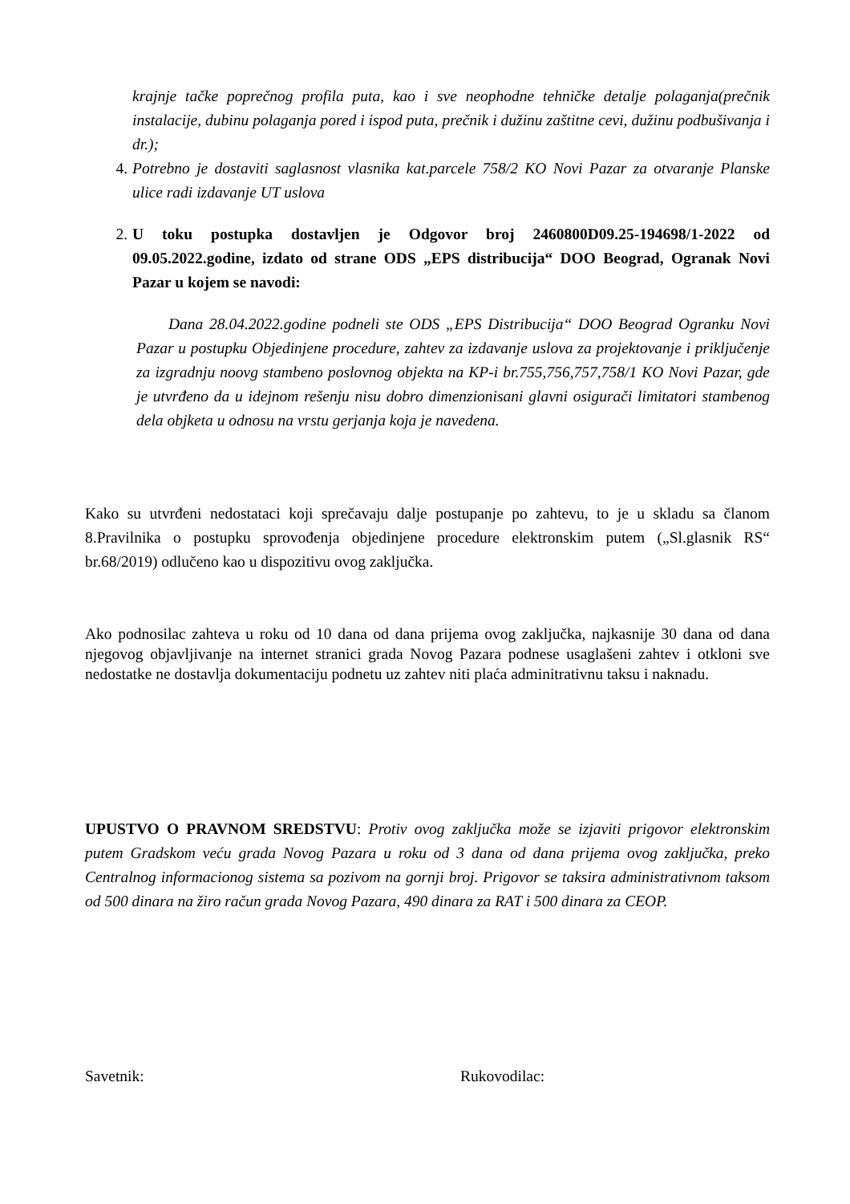krajnje tačke poprečnog profila puta, kao i sve neophodne tehničke detalje polaganja(prečnik instalacije, dubinu polaganja pored i ispod puta, prečnik i dužinu zaštitne cevi, dužinu podbušivanja i dr.);
4. Potrebno je dostaviti saglasnost vlasnika kat.parcele 758/2 KO Novi Pazar za otvaranje Planske ulice radi izdavanje UT uslova
2. U toku postupka dostavljen je Odgovor broj 2460800D09.25-194698/1-2022 od 09.05.2022.godine, izdato od strane ODS „EPS distribucija“ DOO Beograd, Ogranak Novi Pazar u kojem se navodi:
Dana 28.04.2022.godine podneli ste ODS „EPS Distribucija“ DOO Beograd Ogranku Novi Pazar u postupku Objedinjene procedure, zahtev za izdavanje uslova za projektovanje i priključenje za izgradnju noovg stambeno poslovnog objekta na KP-i br.755,756,757,758/1 KO Novi Pazar, gde je utvrđeno da u idejnom rešenju nisu dobro dimenzionisani glavni osigurači limitatori stambenog dela objketa u odnosu na vrstu gerjanja koja je navedena.
Kako su utvrđeni nedostataci koji sprečavaju dalje postupanje po zahtevu, to je u skladu sa članom 8.Pravilnika o postupku sprovođenja objedinjene procedure elektronskim putem („Sl.glasnik RS“ br.68/2019) odlučeno kao u dispozitivu ovog zaključka.
Ako podnosilac zahteva u roku od 10 dana od dana prijema ovog zaključka, najkasnije 30 dana od dana njegovog objavljivanje na internet stranici grada Novog Pazara podnese usaglašeni zahtev i otkloni sve nedostatke ne dostavlja dokumentaciju podnetu uz zahtev niti plaća adminitrativnu taksu i naknadu.
UPUSTVO O PRAVNOM SREDSTVU: Protiv ovog zaključka može se izjaviti prigovor elektronskim putem Gradskom veću grada Novog Pazara u roku od 3 dana od dana prijema ovog zaključka, preko Centralnog informacionog sistema sa pozivom na gornji broj. Prigovor se taksira administrativnom taksom od 500 dinara na žiro račun grada Novog Pazara, 490 dinara za RAT i 500 dinara za CEOP.
Savetnik: Rukovodilac: